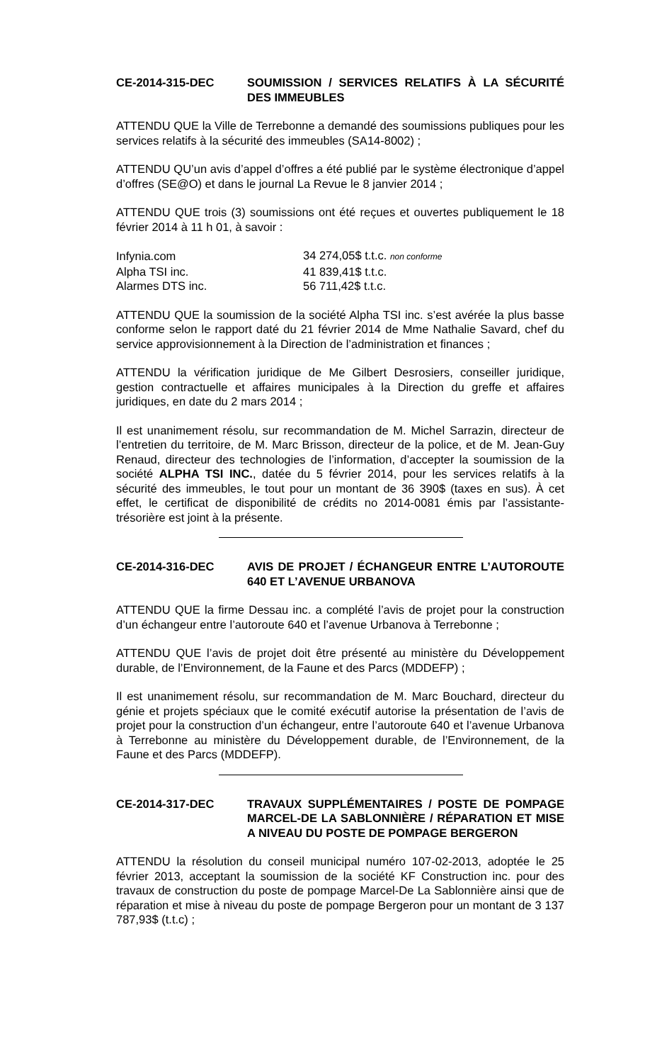CE-2014-315-DEC SOUMISSION / SERVICES RELATIFS À LA SÉCURITÉ DES IMMEUBLES
ATTENDU QUE la Ville de Terrebonne a demandé des soumissions publiques pour les services relatifs à la sécurité des immeubles (SA14-8002) ;
ATTENDU QU’un avis d’appel d’offres a été publié par le système électronique d’appel d’offres (SE@O) et dans le journal La Revue le 8 janvier 2014 ;
ATTENDU QUE trois (3) soumissions ont été reçues et ouvertes publiquement le 18 février 2014 à 11 h 01, à savoir :
| Infynia.com | 34 274,05$ t.t.c. non conforme |
| Alpha TSI inc. | 41 839,41$ t.t.c. |
| Alarmes DTS inc. | 56 711,42$ t.t.c. |
ATTENDU QUE la soumission de la société Alpha TSI inc. s’est avérée la plus basse conforme selon le rapport daté du 21 février 2014 de Mme Nathalie Savard, chef du service approvisionnement à la Direction de l’administration et finances ;
ATTENDU la vérification juridique de Me Gilbert Desrosiers, conseiller juridique, gestion contractuelle et affaires municipales à la Direction du greffe et affaires juridiques, en date du 2 mars 2014 ;
Il est unanimement résolu, sur recommandation de M. Michel Sarrazin, directeur de l’entretien du territoire, de M. Marc Brisson, directeur de la police, et de M. Jean-Guy Renaud, directeur des technologies de l’information, d’accepter la soumission de la société ALPHA TSI INC., datée du 5 février 2014, pour les services relatifs à la sécurité des immeubles, le tout pour un montant de 36 390$ (taxes en sus). À cet effet, le certificat de disponibilité de crédits no 2014-0081 émis par l’assistante-trésorière est joint à la présente.
CE-2014-316-DEC AVIS DE PROJET / ÉCHANGEUR ENTRE L’AUTOROUTE 640 ET L’AVENUE URBANOVA
ATTENDU QUE la firme Dessau inc. a complété l’avis de projet pour la construction d’un échangeur entre l’autoroute 640 et l’avenue Urbanova à Terrebonne ;
ATTENDU QUE l’avis de projet doit être présenté au ministère du Développement durable, de l’Environnement, de la Faune et des Parcs (MDDEFP) ;
Il est unanimement résolu, sur recommandation de M. Marc Bouchard, directeur du génie et projets spéciaux que le comité exécutif autorise la présentation de l’avis de projet pour la construction d’un échangeur, entre l’autoroute 640 et l’avenue Urbanova à Terrebonne au ministère du Développement durable, de l’Environnement, de la Faune et des Parcs (MDDEFP).
CE-2014-317-DEC TRAVAUX SUPPLÉMENTAIRES / POSTE DE POMPAGE MARCEL-DE LA SABLONNIÈRE / RÉPARATION ET MISE A NIVEAU DU POSTE DE POMPAGE BERGERON
ATTENDU la résolution du conseil municipal numéro 107-02-2013, adoptée le 25 février 2013, acceptant la soumission de la société KF Construction inc. pour des travaux de construction du poste de pompage Marcel-De La Sablonnière ainsi que de réparation et mise à niveau du poste de pompage Bergeron pour un montant de 3 137 787,93$ (t.t.c) ;